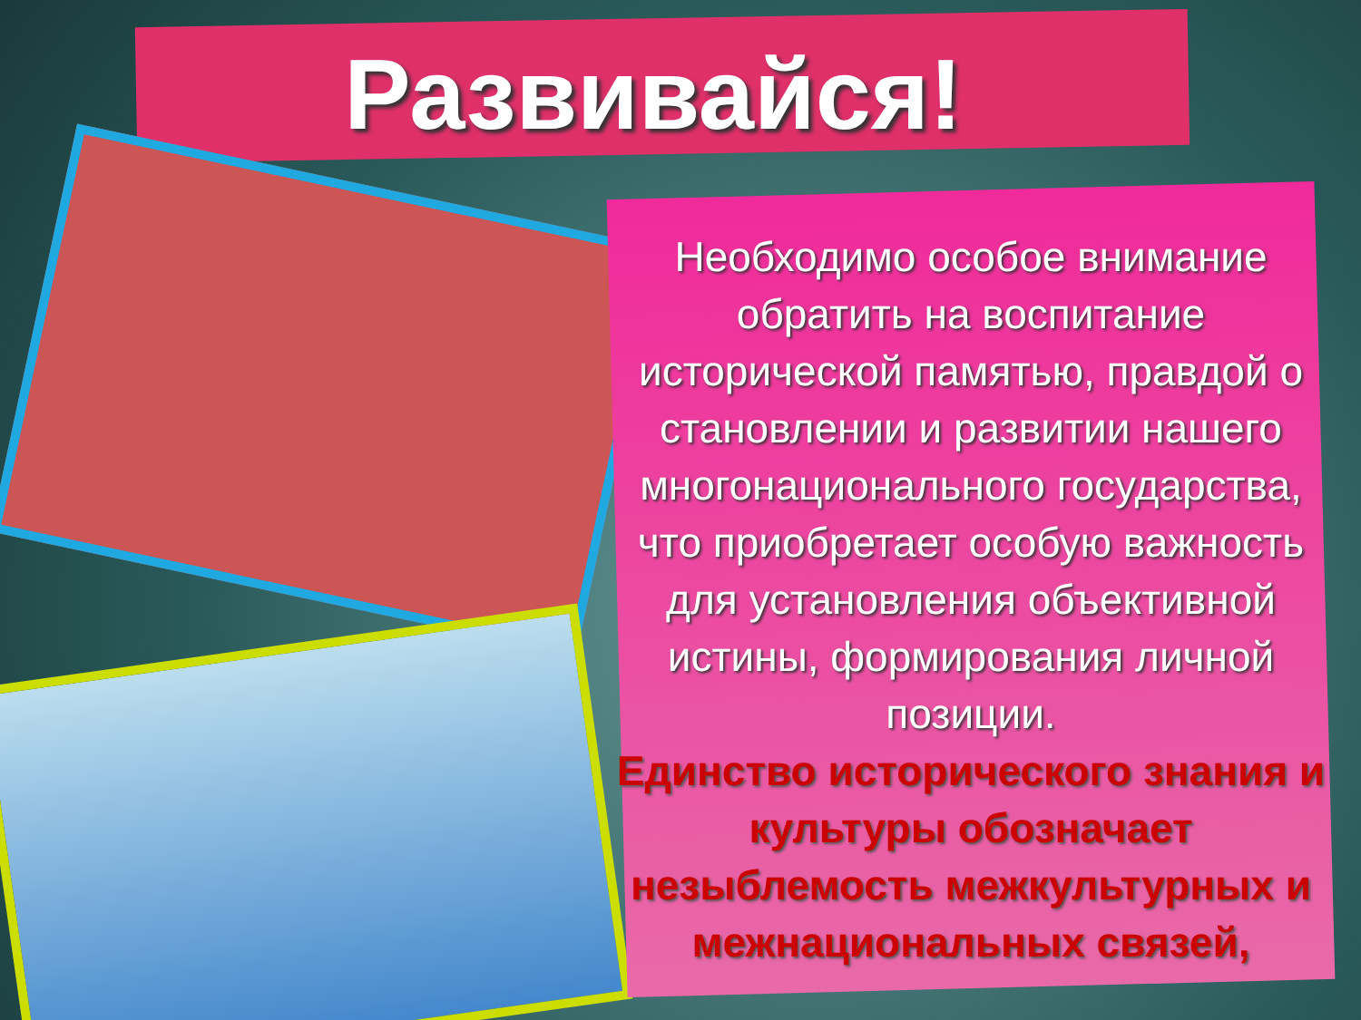Развивайся!
Необходимо особое внимание обратить на воспитание исторической памятью, правдой о становлении и развитии нашего многонационального государства, что приобретает особую важность для установления объективной истины, формирования личной позиции.
Единство исторического знания и культуры обозначает незыблемость межкультурных и межнациональных связей,